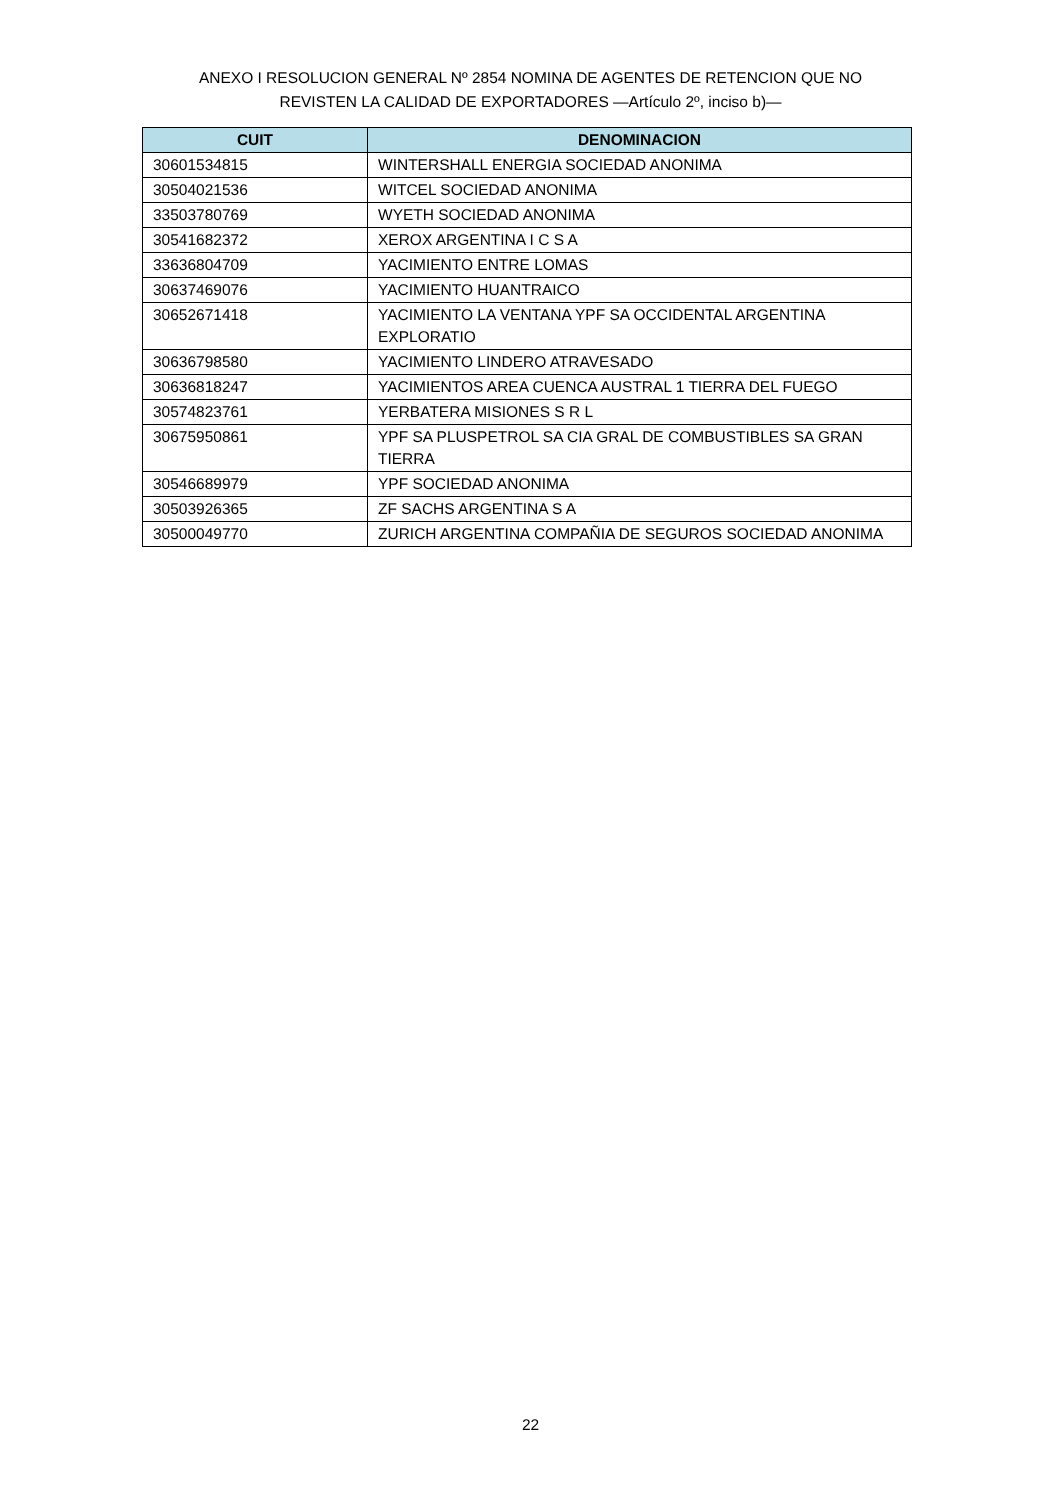ANEXO I RESOLUCION GENERAL Nº 2854 NOMINA DE AGENTES DE RETENCION QUE NO
REVISTEN LA CALIDAD DE EXPORTADORES —Artículo 2º, inciso b)—
| CUIT | DENOMINACION |
| --- | --- |
| 30601534815 | WINTERSHALL ENERGIA SOCIEDAD ANONIMA |
| 30504021536 | WITCEL SOCIEDAD ANONIMA |
| 33503780769 | WYETH SOCIEDAD ANONIMA |
| 30541682372 | XEROX ARGENTINA I C S A |
| 33636804709 | YACIMIENTO ENTRE LOMAS |
| 30637469076 | YACIMIENTO HUANTRAICO |
| 30652671418 | YACIMIENTO LA VENTANA YPF SA OCCIDENTAL ARGENTINA EXPLORATIO |
| 30636798580 | YACIMIENTO LINDERO ATRAVESADO |
| 30636818247 | YACIMIENTOS AREA CUENCA AUSTRAL 1 TIERRA DEL FUEGO |
| 30574823761 | YERBATERA MISIONES S R L |
| 30675950861 | YPF SA PLUSPETROL SA CIA GRAL DE COMBUSTIBLES SA GRAN TIERRA |
| 30546689979 | YPF SOCIEDAD ANONIMA |
| 30503926365 | ZF SACHS ARGENTINA S A |
| 30500049770 | ZURICH ARGENTINA COMPAÑIA DE SEGUROS SOCIEDAD ANONIMA |
22